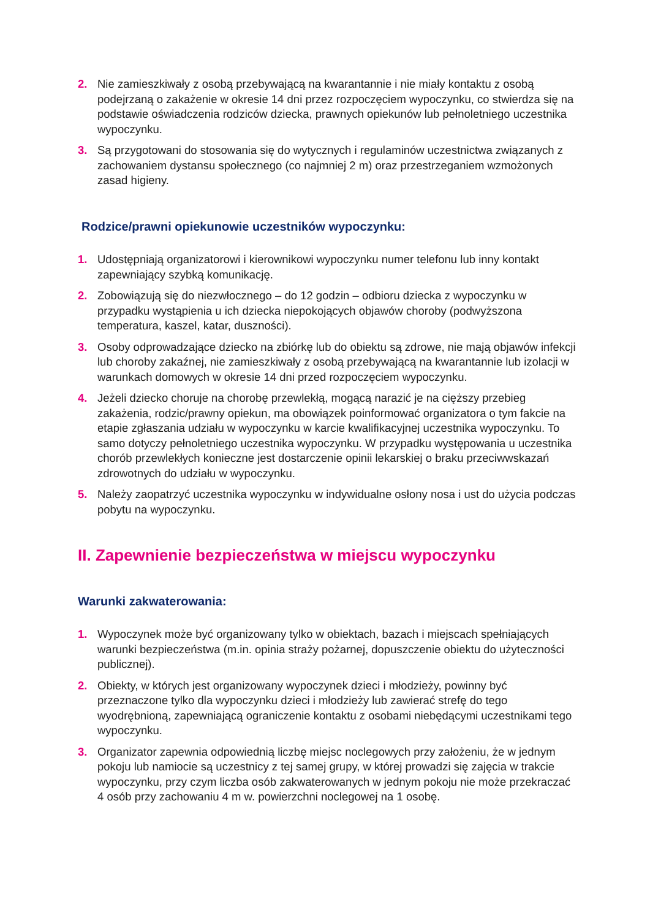2. Nie zamieszkiwały z osobą przebywającą na kwarantannie i nie miały kontaktu z osobą podejrzaną o zakażenie w okresie 14 dni przez rozpoczęciem wypoczynku, co stwierdza się na podstawie oświadczenia rodziców dziecka, prawnych opiekunów lub pełnoletniego uczestnika wypoczynku.
3. Są przygotowani do stosowania się do wytycznych i regulaminów uczestnictwa związanych z zachowaniem dystansu społecznego (co najmniej 2 m) oraz przestrzeganiem wzmożonych zasad higieny.
Rodzice/prawni opiekunowie uczestników wypoczynku:
1. Udostępniają organizatorowi i kierownikowi wypoczynku numer telefonu lub inny kontakt zapewniający szybką komunikację.
2. Zobowiązują się do niezwłocznego – do 12 godzin – odbioru dziecka z wypoczynku w przypadku wystąpienia u ich dziecka niepokojących objawów choroby (podwyższona temperatura, kaszel, katar, duszności).
3. Osoby odprowadzające dziecko na zbiórkę lub do obiektu są zdrowe, nie mają objawów infekcji lub choroby zakaźnej, nie zamieszkiwały z osobą przebywającą na kwarantannie lub izolacji w warunkach domowych w okresie 14 dni przed rozpoczęciem wypoczynku.
4. Jeżeli dziecko choruje na chorobę przewlekłą, mogącą narazić je na cięższy przebieg zakażenia, rodzic/prawny opiekun, ma obowiązek poinformować organizatora o tym fakcie na etapie zgłaszania udziału w wypoczynku w karcie kwalifikacyjnej uczestnika wypoczynku. To samo dotyczy pełnoletniego uczestnika wypoczynku. W przypadku występowania u uczestnika chorób przewlekłych konieczne jest dostarczenie opinii lekarskiej o braku przeciwwskazań zdrowotnych do udziału w wypoczynku.
5. Należy zaopatrzyć uczestnika wypoczynku w indywidualne osłony nosa i ust do użycia podczas pobytu na wypoczynku.
II. Zapewnienie bezpieczeństwa w miejscu wypoczynku
Warunki zakwaterowania:
1. Wypoczynek może być organizowany tylko w obiektach, bazach i miejscach spełniających warunki bezpieczeństwa (m.in. opinia straży pożarnej, dopuszczenie obiektu do użyteczności publicznej).
2. Obiekty, w których jest organizowany wypoczynek dzieci i młodzieży, powinny być przeznaczone tylko dla wypoczynku dzieci i młodzieży lub zawierać strefę do tego wyodrębnioną, zapewniającą ograniczenie kontaktu z osobami niebędącymi uczestnikami tego wypoczynku.
3. Organizator zapewnia odpowiednią liczbę miejsc noclegowych przy założeniu, że w jednym pokoju lub namiocie są uczestnicy z tej samej grupy, w której prowadzi się zajęcia w trakcie wypoczynku, przy czym liczba osób zakwaterowanych w jednym pokoju nie może przekraczać 4 osób przy zachowaniu 4 m w. powierzchni noclegowej na 1 osobę.